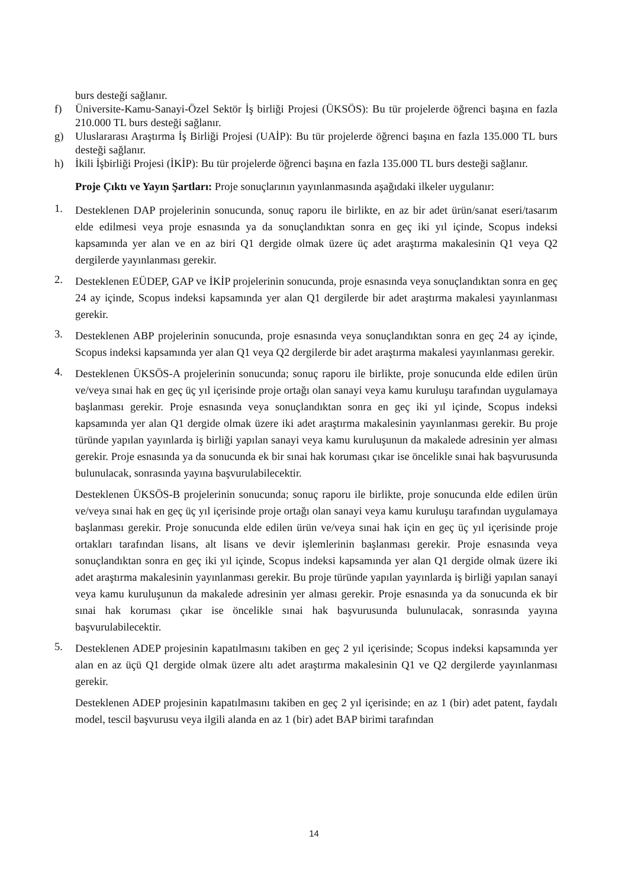burs desteği sağlanır.
f) Üniversite-Kamu-Sanayi-Özel Sektör İş birliği Projesi (ÜKSÖS): Bu tür projelerde öğrenci başına en fazla 210.000 TL burs desteği sağlanır.
g) Uluslararası Araştırma İş Birliği Projesi (UAİP): Bu tür projelerde öğrenci başına en fazla 135.000 TL burs desteği sağlanır.
h) İkili İşbirliği Projesi (İKİP): Bu tür projelerde öğrenci başına en fazla 135.000 TL burs desteği sağlanır.
Proje Çıktı ve Yayın Şartları: Proje sonuçlarının yayınlanmasında aşağıdaki ilkeler uygulanır:
1. Desteklenen DAP projelerinin sonucunda, sonuç raporu ile birlikte, en az bir adet ürün/sanat eseri/tasarım elde edilmesi veya proje esnasında ya da sonuçlandıktan sonra en geç iki yıl içinde, Scopus indeksi kapsamında yer alan ve en az biri Q1 dergide olmak üzere üç adet araştırma makalesinin Q1 veya Q2 dergilerde yayınlanması gerekir.
2. Desteklenen EÜDEP, GAP ve İKİP projelerinin sonucunda, proje esnasında veya sonuçlandıktan sonra en geç 24 ay içinde, Scopus indeksi kapsamında yer alan Q1 dergilerde bir adet araştırma makalesi yayınlanması gerekir.
3. Desteklenen ABP projelerinin sonucunda, proje esnasında veya sonuçlandıktan sonra en geç 24 ay içinde, Scopus indeksi kapsamında yer alan Q1 veya Q2 dergilerde bir adet araştırma makalesi yayınlanması gerekir.
4. Desteklenen ÜKSÖS-A projelerinin sonucunda; sonuç raporu ile birlikte, proje sonucunda elde edilen ürün ve/veya sınai hak en geç üç yıl içerisinde proje ortağı olan sanayi veya kamu kuruluşu tarafından uygulamaya başlanması gerekir. Proje esnasında veya sonuçlandıktan sonra en geç iki yıl içinde, Scopus indeksi kapsamında yer alan Q1 dergide olmak üzere iki adet araştırma makalesinin yayınlanması gerekir. Bu proje türünde yapılan yayınlarda iş birliği yapılan sanayi veya kamu kuruluşunun da makalede adresinin yer alması gerekir. Proje esnasında ya da sonucunda ek bir sınai hak koruması çıkar ise öncelikle sınai hak başvurusunda bulunulacak, sonrasında yayına başvurulabilecektir.
Desteklenen ÜKSÖS-B projelerinin sonucunda; sonuç raporu ile birlikte, proje sonucunda elde edilen ürün ve/veya sınai hak en geç üç yıl içerisinde proje ortağı olan sanayi veya kamu kuruluşu tarafından uygulamaya başlanması gerekir. Proje sonucunda elde edilen ürün ve/veya sınai hak için en geç üç yıl içerisinde proje ortakları tarafından lisans, alt lisans ve devir işlemlerinin başlanması gerekir. Proje esnasında veya sonuçlandıktan sonra en geç iki yıl içinde, Scopus indeksi kapsamında yer alan Q1 dergide olmak üzere iki adet araştırma makalesinin yayınlanması gerekir. Bu proje türünde yapılan yayınlarda iş birliği yapılan sanayi veya kamu kuruluşunun da makalede adresinin yer alması gerekir. Proje esnasında ya da sonucunda ek bir sınai hak koruması çıkar ise öncelikle sınai hak başvurusunda bulunulacak, sonrasında yayına başvurulabilecektir.
5. Desteklenen ADEP projesinin kapatılmasını takiben en geç 2 yıl içerisinde; Scopus indeksi kapsamında yer alan en az üçü Q1 dergide olmak üzere altı adet araştırma makalesinin Q1 ve Q2 dergilerde yayınlanması gerekir.
Desteklenen ADEP projesinin kapatılmasını takiben en geç 2 yıl içerisinde; en az 1 (bir) adet patent, faydalı model, tescil başvurusu veya ilgili alanda en az 1 (bir) adet BAP birimi tarafından
14